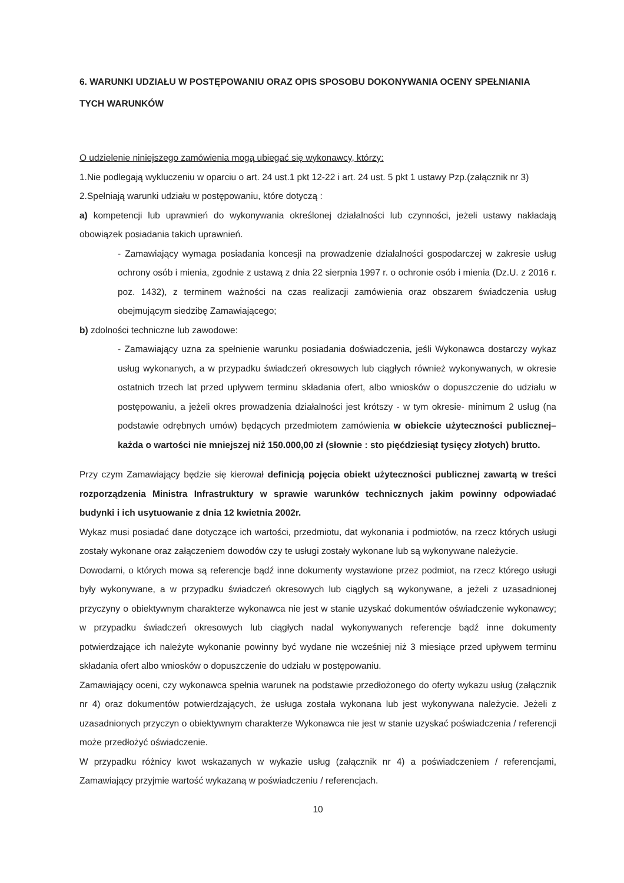6. WARUNKI UDZIAŁU W POSTĘPOWANIU ORAZ OPIS SPOSOBU DOKONYWANIA OCENY SPEŁNIANIA TYCH WARUNKÓW
O udzielenie niniejszego zamówienia mogą ubiegać się wykonawcy, którzy:
1.Nie podlegają wykluczeniu w oparciu o art. 24 ust.1 pkt 12-22 i art. 24 ust. 5 pkt 1 ustawy Pzp.(załącznik nr 3)
2.Spełniają warunki udziału w postępowaniu, które dotyczą :
a) kompetencji lub uprawnień do wykonywania określonej działalności lub czynności, jeżeli ustawy nakładają obowiązek posiadania takich uprawnień.
- Zamawiający wymaga posiadania koncesji na prowadzenie działalności gospodarczej w zakresie usług ochrony osób i mienia, zgodnie z ustawą z dnia 22 sierpnia 1997 r. o ochronie osób i mienia (Dz.U. z 2016 r. poz. 1432), z terminem ważności na czas realizacji zamówienia oraz obszarem świadczenia usług obejmującym siedzibę Zamawiającego;
b) zdolności techniczne lub zawodowe:
- Zamawiający uzna za spełnienie warunku posiadania doświadczenia, jeśli Wykonawca dostarczy wykaz usług wykonanych, a w przypadku świadczeń okresowych lub ciągłych również wykonywanych, w okresie ostatnich trzech lat przed upływem terminu składania ofert, albo wniosków o dopuszczenie do udziału w postępowaniu, a jeżeli okres prowadzenia działalności jest krótszy - w tym okresie- minimum 2 usług (na podstawie odrębnych umów) będących przedmiotem zamówienia w obiekcie użyteczności publicznej– każda o wartości nie mniejszej niż 150.000,00 zł (słownie : sto pięćdziesiąt tysięcy złotych) brutto.
Przy czym Zamawiający będzie się kierował definicją pojęcia obiekt użyteczności publicznej zawartą w treści rozporządzenia Ministra Infrastruktury w sprawie warunków technicznych jakim powinny odpowiadać budynki i ich usytuowanie z dnia 12 kwietnia 2002r.
Wykaz musi posiadać dane dotyczące ich wartości, przedmiotu, dat wykonania i podmiotów, na rzecz których usługi zostały wykonane oraz załączeniem dowodów czy te usługi zostały wykonane lub są wykonywane należycie.
Dowodami, o których mowa są referencje bądź inne dokumenty wystawione przez podmiot, na rzecz którego usługi były wykonywane, a w przypadku świadczeń okresowych lub ciągłych są wykonywane, a jeżeli z uzasadnionej przyczyny o obiektywnym charakterze wykonawca nie jest w stanie uzyskać dokumentów oświadczenie wykonawcy; w przypadku świadczeń okresowych lub ciągłych nadal wykonywanych referencje bądź inne dokumenty potwierdzające ich należyte wykonanie powinny być wydane nie wcześniej niż 3 miesiące przed upływem terminu składania ofert albo wniosków o dopuszczenie do udziału w postępowaniu.
Zamawiający oceni, czy wykonawca spełnia warunek na podstawie przedłożonego do oferty wykazu usług (załącznik nr 4) oraz dokumentów potwierdzających, że usługa została wykonana lub jest wykonywana należycie. Jeżeli z uzasadnionych przyczyn o obiektywnym charakterze Wykonawca nie jest w stanie uzyskać poświadczenia / referencji może przedłożyć oświadczenie.
W przypadku różnicy kwot wskazanych w wykazie usług (załącznik nr 4) a poświadczeniem / referencjami, Zamawiający przyjmie wartość wykazaną w poświadczeniu / referencjach.
10